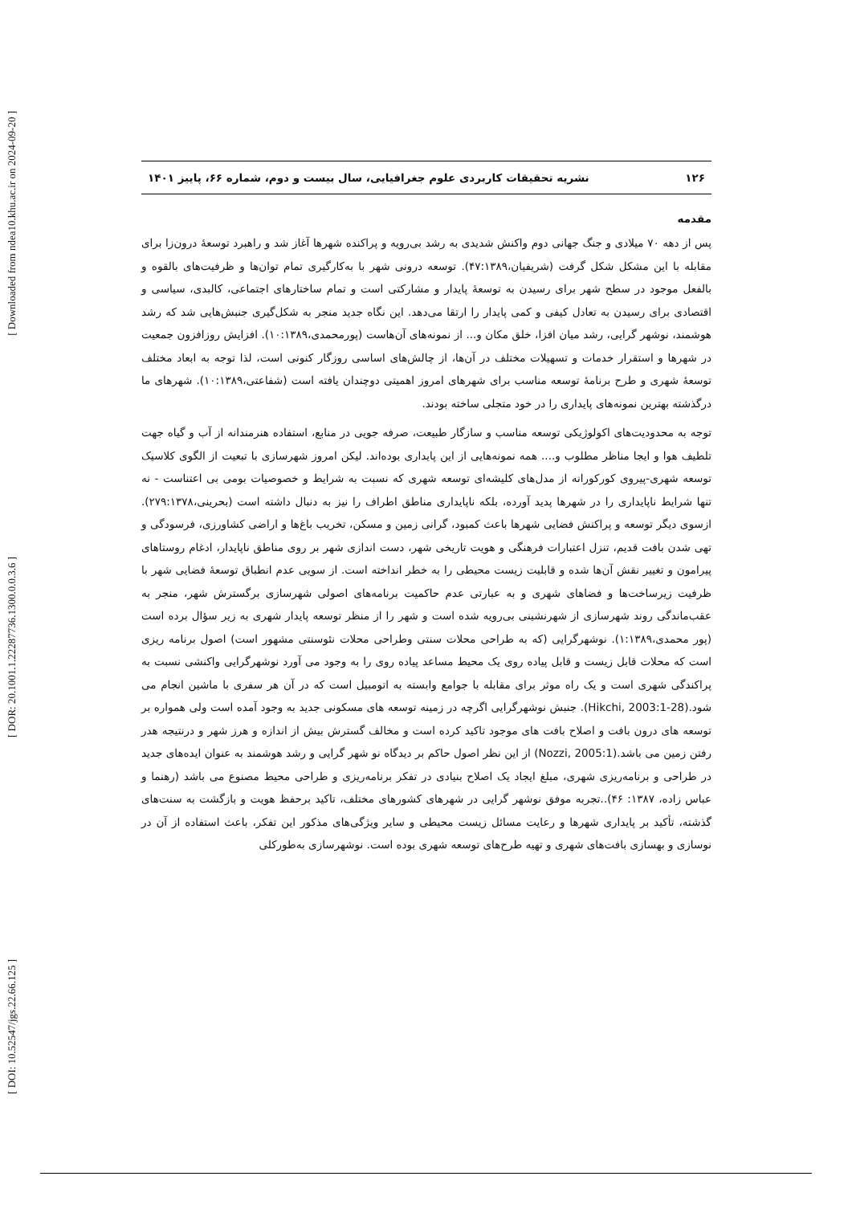[ Downloaded from ndea10.khu.ac.ir on 2024-09-20 ]
[ DOR: 20.1001.1.22287736.1300.0.0.3.6 ]
[ DOI: 10.52547/jgs.22.66.125 ]
۱۲۶ نشریه تحقیقات کاربردی علوم جغرافیایی، سال بیست و دوم، شماره ۶۶، پاییز ۱۴۰۱
مقدمه
پس از دهه ۷۰ میلادی و جنگ جهانی دوم واکنش شدیدی به رشد بی‌رویه و پراکنده شهرها آغاز شد و راهبرد توسعهٔ درون‌زا برای مقابله با این مشکل شکل گرفت (شریفیان،۴۷:۱۳۸۹). توسعه درونی شهر با به‌کارگیری تمام توان‌ها و ظرفیت‌های بالقوه و بالفعل موجود در سطح شهر برای رسیدن به توسعهٔ پایدار و مشارکتی است و تمام ساختارهای اجتماعی، کالبدی، سیاسی و اقتصادی برای رسیدن به تعادل کیفی و کمی پایدار را ارتقا می‌دهد. این نگاه جدید منجر به شکل‌گیری جنبش‌هایی شد که رشد هوشمند، نوشهر گرایی، رشد میان افزا، خلق مکان و... از نمونه‌های آن‌هاست (پورمحمدی،۱۰:۱۳۸۹). افزایش روزافزون جمعیت در شهرها و استقرار خدمات و تسهیلات مختلف در آن‌ها، از چالش‌های اساسی روزگار کنونی است، لذا توجه به ابعاد مختلف توسعهٔ شهری و طرح برنامهٔ توسعه مناسب برای شهرهای امروز اهمیتی دوچندان یافته است (شفاعتی،۱۰:۱۳۸۹). شهرهای ما درگذشته بهترین نمونه‌های پایداری را در خود متجلی ساخته بودند.
توجه به محدودیت‌های اکولوژیکی توسعه مناسب و سازگار طبیعت، صرفه جویی در منابع، استفاده هنرمندانه از آب و گیاه جهت تلطیف هوا و ایجا مناظر مطلوب و.... همه نمونه‌هایی از این پایداری بوده‌اند. لیکن امروز شهرسازی با تبعیت از الگوی کلاسیک توسعه شهری-پیروی کورکورانه از مدل‌های کلیشه‌ای توسعه شهری که نسبت به شرایط و خصوصیات بومی بی اعتناست - نه تنها شرایط ناپایداری را در شهرها پدید آورده، بلکه ناپایداری مناطق اطراف را نیز به دنبال داشته است (بحرینی،۲۷۹:۱۳۷۸). ازسوی دیگر توسعه و پراکنش فضایی شهرها باعث کمبود، گرانی زمین و مسکن، تخریب باغ‌ها و اراضی کشاورزی، فرسودگی و تهی شدن بافت قدیم، تنزل اعتبارات فرهنگی و هویت تاریخی شهر، دست اندازی شهر بر روی مناطق ناپایدار، ادغام روستاهای پیرامون و تغییر نقش آن‌ها شده و قابلیت زیست محیطی را به خطر انداخته است. از سویی عدم انطباق توسعهٔ فضایی شهر با ظرفیت زیرساخت‌ها و فضاهای شهری و به عبارتی عدم حاکمیت برنامه‌های اصولی شهرسازی برگسترش شهر، منجر به عقب‌ماندگی روند شهرسازی از شهرنشینی بی‌رویه شده است و شهر را از منظر توسعه پایدار شهری به زیر سؤال برده است (پور محمدی،۱:۱۳۸۹). نوشهرگرایی (که به طراحی محلات سنتی وطراحی محلات نئوسنتی مشهور است) اصول برنامه ریزی است که محلات قابل زیست و قابل پیاده روی یک محیط مساعد پیاده روی را به وجود می آورد نوشهرگرایی واکنشی نسبت به پراکندگی شهری است و یک راه موثر برای مقابله با جوامع وابسته به اتومبیل است که در آن هر سفری با ماشین انجام می شود.(Hikchi, 2003:1-28). جنبش نوشهرگرایی اگرچه در زمینه توسعه های مسکونی جدید به وجود آمده است ولی همواره بر توسعه های درون بافت و اصلاح بافت های موجود تاکید کرده است و مخالف گسترش بیش از اندازه و هرز شهر و درنتیجه هدر رفتن زمین می باشد.(Nozzi, 2005:1) از این نظر اصول حاکم بر دیدگاه نو شهر گرایی و رشد هوشمند به عنوان ایده‌های جدید در طراحی و برنامه‌ریزی شهری، مبلغ ایجاد یک اصلاح بنیادی در تفکر برنامه‌ریزی و طراحی محیط مصنوع می باشد (رهنما و عباس زاده، ۱۳۸۷: ۴۶)..تجربه موفق نوشهر گرایی در شهرهای کشورهای مختلف، تاکید برحفظ هویت و بازگشت به سنت‌های گذشته، تأکید بر پایداری شهرها و رعایت مسائل زیست محیطی و سایر ویژگی‌های مذکور این تفکر، باعث استفاده از آن در نوسازی و بهسازی بافت‌های شهری و تهیه طرح‌های توسعه شهری بوده است. نوشهرسازی به‌طورکلی